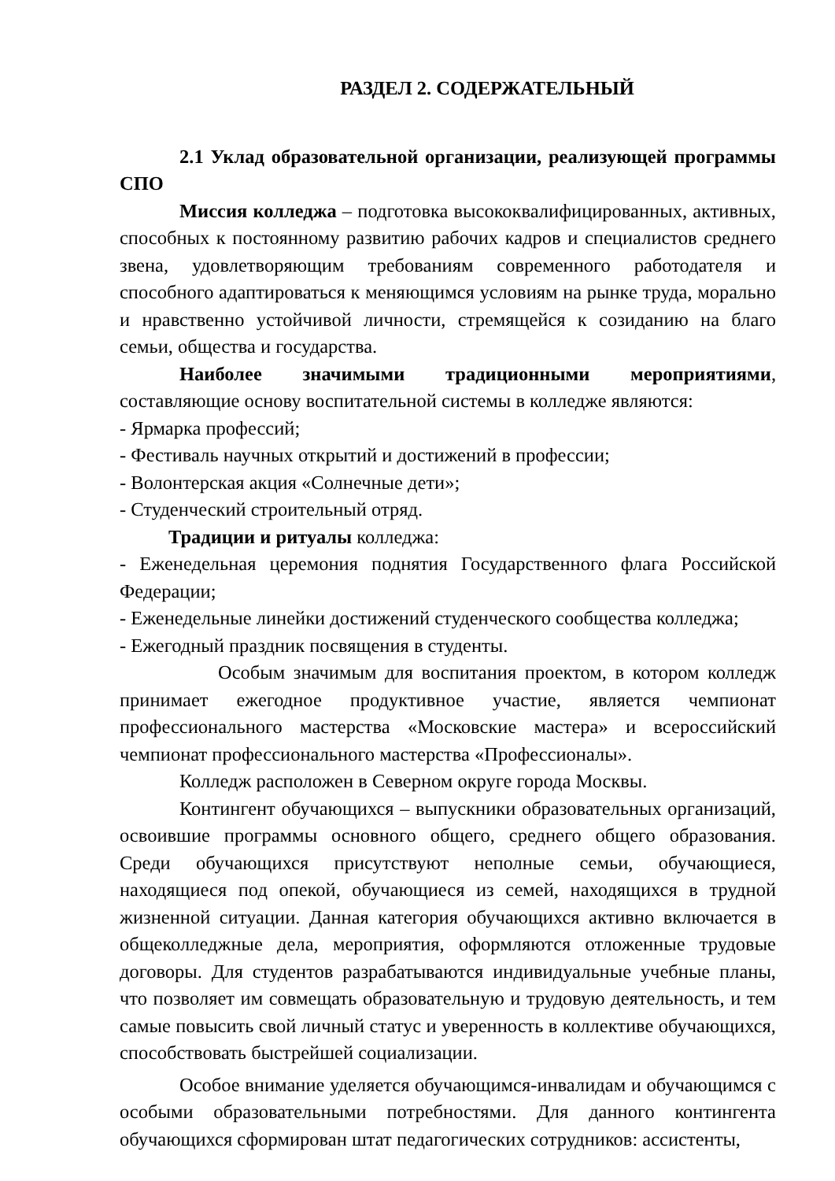РАЗДЕЛ 2. СОДЕРЖАТЕЛЬНЫЙ
2.1 Уклад образовательной организации, реализующей программы СПО
Миссия колледжа – подготовка высококвалифицированных, активных, способных к постоянному развитию рабочих кадров и специалистов среднего звена, удовлетворяющим требованиям современного работодателя и способного адаптироваться к меняющимся условиям на рынке труда, морально и нравственно устойчивой личности, стремящейся к созиданию на благо семьи, общества и государства.
Наиболее значимыми традиционными мероприятиями, составляющие основу воспитательной системы в колледже являются:
- Ярмарка профессий;
- Фестиваль научных открытий и достижений в профессии;
- Волонтерская акция «Солнечные дети»;
- Студенческий строительный отряд.
Традиции и ритуалы колледжа:
- Еженедельная церемония поднятия Государственного флага Российской Федерации;
- Еженедельные линейки достижений студенческого сообщества колледжа;
- Ежегодный праздник посвящения в студенты.
Особым значимым для воспитания проектом, в котором колледж принимает ежегодное продуктивное участие, является чемпионат профессионального мастерства «Московские мастера» и всероссийский чемпионат профессионального мастерства «Профессионалы».
Колледж расположен в Северном округе города Москвы.
Контингент обучающихся – выпускники образовательных организаций, освоившие программы основного общего, среднего общего образования. Среди обучающихся присутствуют неполные семьи, обучающиеся, находящиеся под опекой, обучающиеся из семей, находящихся в трудной жизненной ситуации. Данная категория обучающихся активно включается в общеколледжные дела, мероприятия, оформляются отложенные трудовые договоры. Для студентов разрабатываются индивидуальные учебные планы, что позволяет им совмещать образовательную и трудовую деятельность, и тем самые повысить свой личный статус и уверенность в коллективе обучающихся, способствовать быстрейшей социализации.
Особое внимание уделяется обучающимся-инвалидам и обучающимся с особыми образовательными потребностями. Для данного контингента обучающихся сформирован штат педагогических сотрудников: ассистенты,